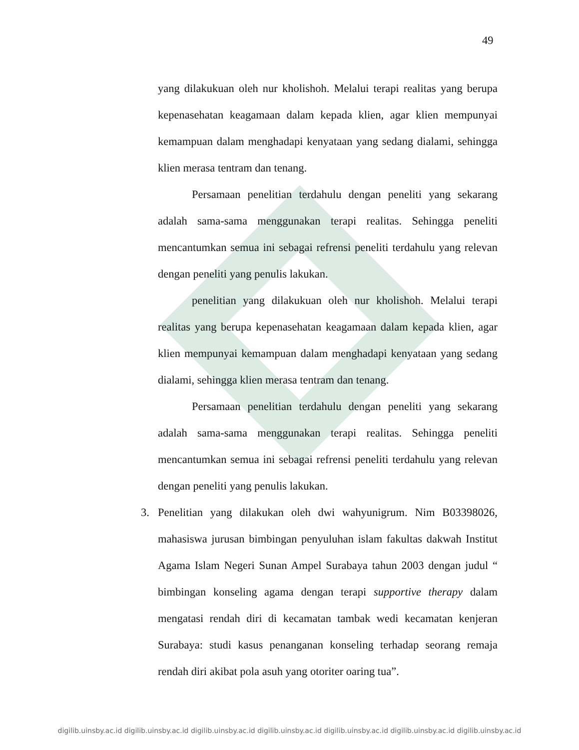49
yang dilakukuan oleh nur kholishoh. Melalui terapi realitas yang berupa kepenasehatan keagamaan dalam kepada klien, agar klien mempunyai kemampuan dalam menghadapi kenyataan yang sedang dialami, sehingga klien merasa tentram dan tenang.
Persamaan penelitian terdahulu dengan peneliti yang sekarang adalah sama-sama menggunakan terapi realitas. Sehingga peneliti mencantumkan semua ini sebagai refrensi peneliti terdahulu yang relevan dengan peneliti yang penulis lakukan.
penelitian yang dilakukuan oleh nur kholishoh. Melalui terapi realitas yang berupa kepenasehatan keagamaan dalam kepada klien, agar klien mempunyai kemampuan dalam menghadapi kenyataan yang sedang dialami, sehingga klien merasa tentram dan tenang.
Persamaan penelitian terdahulu dengan peneliti yang sekarang adalah sama-sama menggunakan terapi realitas. Sehingga peneliti mencantumkan semua ini sebagai refrensi peneliti terdahulu yang relevan dengan peneliti yang penulis lakukan.
3. Penelitian yang dilakukan oleh dwi wahyunigrum. Nim B03398026, mahasiswa jurusan bimbingan penyuluhan islam fakultas dakwah Institut Agama Islam Negeri Sunan Ampel Surabaya tahun 2003 dengan judul “ bimbingan konseling agama dengan terapi supportive therapy dalam mengatasi rendah diri di kecamatan tambak wedi kecamatan kenjeran Surabaya: studi kasus penanganan konseling terhadap seorang remaja rendah diri akibat pola asuh yang otoriter oaring tua”.
digilib.uinsby.ac.id digilib.uinsby.ac.id digilib.uinsby.ac.id digilib.uinsby.ac.id digilib.uinsby.ac.id digilib.uinsby.ac.id digilib.uinsby.ac.id